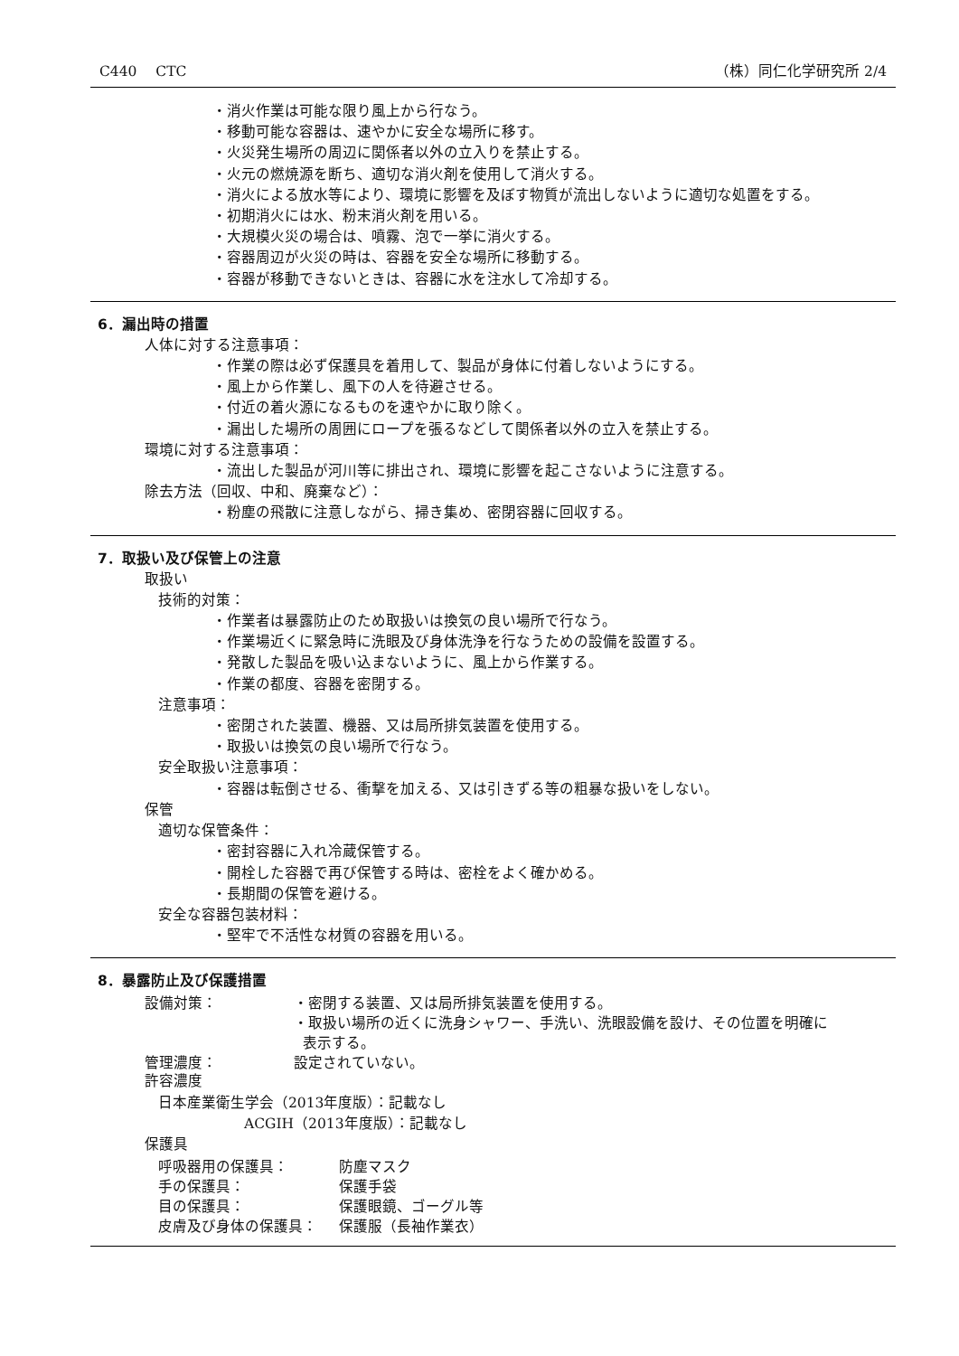C440　 CTC （株）同仁化学研究所 2/4
・消火作業は可能な限り風上から行なう。
・移動可能な容器は、速やかに安全な場所に移す。
・火災発生場所の周辺に関係者以外の立入りを禁止する。
・火元の燃焼源を断ち、適切な消火剤を使用して消火する。
・消火による放水等により、環境に影響を及ぼす物質が流出しないように適切な処置をする。
・初期消火には水、粉末消火剤を用いる。
・大規模火災の場合は、噴霧、泡で一挙に消火する。
・容器周辺が火災の時は、容器を安全な場所に移動する。
・容器が移動できないときは、容器に水を注水して冷却する。
6．漏出時の措置
人体に対する注意事項：
・作業の際は必ず保護具を着用して、製品が身体に付着しないようにする。
・風上から作業し、風下の人を待避させる。
・付近の着火源になるものを速やかに取り除く。
・漏出した場所の周囲にロープを張るなどして関係者以外の立入を禁止する。
環境に対する注意事項：
・流出した製品が河川等に排出され、環境に影響を起こさないように注意する。
除去方法（回収、中和、廃棄など）：
・粉塵の飛散に注意しながら、掃き集め、密閉容器に回収する。
7．取扱い及び保管上の注意
取扱い
技術的対策：
・作業者は暴露防止のため取扱いは換気の良い場所で行なう。
・作業場近くに緊急時に洗眼及び身体洗浄を行なうための設備を設置する。
・発散した製品を吸い込まないように、風上から作業する。
・作業の都度、容器を密閉する。
注意事項：
・密閉された装置、機器、又は局所排気装置を使用する。
・取扱いは換気の良い場所で行なう。
安全取扱い注意事項：
・容器は転倒させる、衝撃を加える、又は引きずる等の粗暴な扱いをしない。
保管
適切な保管条件：
・密封容器に入れ冷蔵保管する。
・開栓した容器で再び保管する時は、密栓をよく確かめる。
・長期間の保管を避ける。
安全な容器包装材料：
・堅牢で不活性な材質の容器を用いる。
8．暴露防止及び保護措置
設備対策： ・密閉する装置、又は局所排気装置を使用する。
・取扱い場所の近くに洗身シャワー、手洗い、洗眼設備を設け、その位置を明確に
表示する。
管理濃度： 設定されていない。
許容濃度
日本産業衛生学会（2013年度版）：記載なし
ACGIH（2013年度版）：記載なし
保護具
呼吸器用の保護具： 防塵マスク
手の保護具： 保護手袋
目の保護具： 保護眼鏡、ゴーグル等
皮膚及び身体の保護具： 保護服（長袖作業衣）